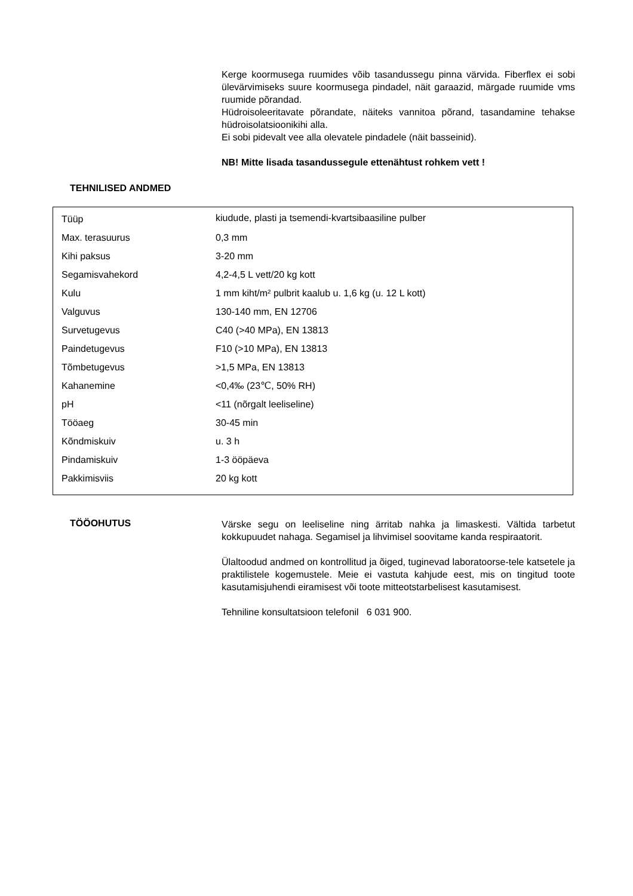Kerge koormusega ruumides võib tasandussegu pinna värvida. Fiberflex ei sobi ülevärvimiseks suure koormusega pindadel, näit garaazid, märgade ruumide vms ruumide põrandad.
Hüdroisoleeritavate põrandate, näiteks vannitoa põrand, tasandamine tehakse hüdroisolatsioonikihi alla.
Ei sobi pidevalt vee alla olevatele pindadele (näit basseinid).
NB! Mitte lisada tasandussegule ettenähtust rohkem vett !
TEHNILISED ANDMED
| Tüüp | kiudude, plasti ja tsemendi-kvartsibaasiline pulber |
| Max. terasuurus | 0,3 mm |
| Kihi paksus | 3-20 mm |
| Segamisvahekord | 4,2-4,5 L vett/20 kg kott |
| Kulu | 1 mm kiht/m² pulbrit kaalub u. 1,6 kg (u. 12 L kott) |
| Valguvus | 130-140 mm, EN 12706 |
| Survetugevus | C40 (>40 MPa), EN 13813 |
| Paindetugevus | F10 (>10 MPa), EN 13813 |
| Tõmbetugevus | >1,5 MPa, EN 13813 |
| Kahanemine | <0,4‰ (23℃, 50% RH) |
| pH | <11 (nõrgalt leeliseline) |
| Tööaeg | 30-45 min |
| Kõndmiskuiv | u. 3 h |
| Pindamiskuiv | 1-3 ööpäeva |
| Pakkimisviis | 20 kg kott |
TÖÖOHUTUS
Värske segu on leeliseline ning ärritab nahka ja limaskesti. Vältida tarbetut kokkupuudet nahaga. Segamisel ja lihvimisel soovitame kanda respiraatorit.
Ülaltoodud andmed on kontrollitud ja õiged, tuginevad laboratoorse-tele katsetele ja praktilistele kogemustele. Meie ei vastuta kahjude eest, mis on tingitud toote kasutamisjuhendi eiramisest või toote mitteotstarbelisest kasutamisest.
Tehniline konsultatsioon telefonil 6 031 900.